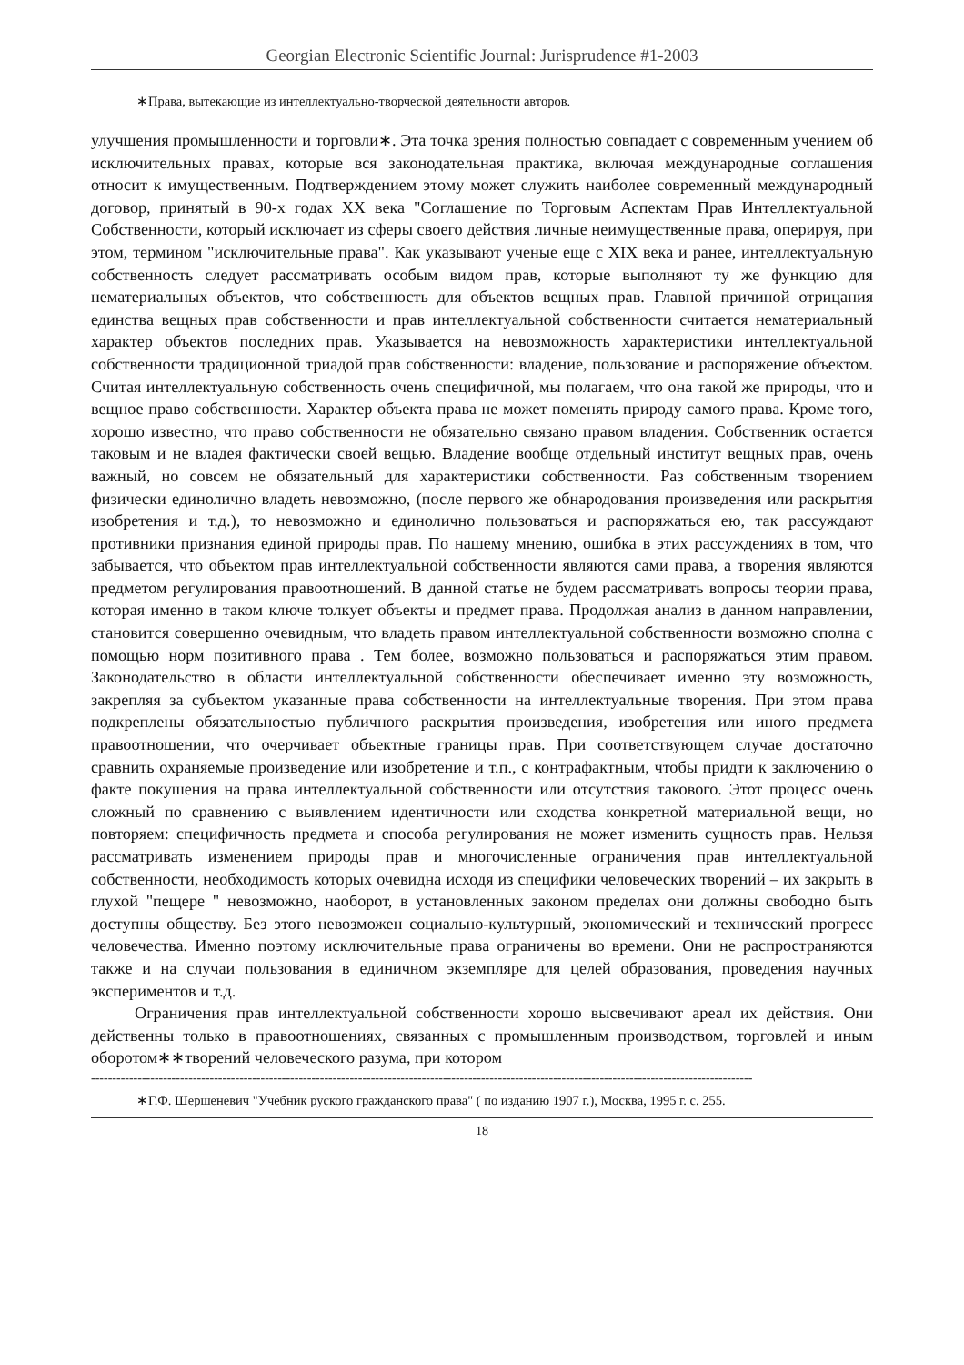Georgian Electronic Scientific Journal: Jurisprudence #1-2003
∗Права, вытекающие из интеллектуально-творческой деятельности авторов.
улучшения промышленности и торговли∗. Эта точка зрения полностью совпадает с современным учением об исключительных правах, которые вся законодательная практика, включая международные соглашения относит к имущественным. Подтверждением этому может служить наиболее современный международный договор, принятый в 90-х годах XX века "Соглашение по Торговым Аспектам Прав Интеллектуальной Собственности, который исключает из сферы своего действия личные неимущественные права, оперируя, при этом, термином "исключительные права". Как указывают ученые еще с XIX века и ранее, интеллектуальную собственность следует рассматривать особым видом прав, которые выполняют ту же функцию для нематериальных объектов, что собственность для объектов вещных прав. Главной причиной отрицания единства вещных прав собственности и прав интеллектуальной собственности считается нематериальный характер объектов последних прав. Указывается на невозможность характеристики интеллектуальной собственности традиционной триадой прав собственности: владение, пользование и распоряжение объектом. Считая интеллектуальную собственность очень специфичной, мы полагаем, что она такой же природы, что и вещное право собственности. Характер объекта права не может поменять природу самого права. Кроме того, хорошо известно, что право собственности не обязательно связано правом владения. Собственник остается таковым и не владея фактически своей вещью. Владение вообще отдельный институт вещных прав, очень важный, но совсем не обязательный для характеристики собственности. Раз собственным творением физически единолично владеть невозможно, (после первого же обнародования произведения или раскрытия изобретения и т.д.), то невозможно и единолично пользоваться и распоряжаться ею, так рассуждают противники признания единой природы прав. По нашему мнению, ошибка в этих рассуждениях в том, что забывается, что объектом прав интеллектуальной собственности являются сами права, а творения являются предметом регулирования правоотношений. В данной статье не будем рассматривать вопросы теории права, которая именно в таком ключе толкует объекты и предмет права. Продолжая анализ в данном направлении, становится совершенно очевидным, что владеть правом интеллектуальной собственности возможно сполна с помощью норм позитивного права . Тем более, возможно пользоваться и распоряжаться этим правом. Законодательство в области интеллектуальной собственности обеспечивает именно эту возможность, закрепляя за субъектом указанные права собственности на интеллектуальные творения. При этом права подкреплены обязательностью публичного раскрытия произведения, изобретения или иного предмета правоотношении, что очерчивает объектные границы прав. При соответствующем случае достаточно сравнить охраняемые произведение или изобретение и т.п., с контрафактным, чтобы придти к заключению о факте покушения на права интеллектуальной собственности или отсутствия такового. Этот процесс очень сложный по сравнению с выявлением идентичности или сходства конкретной материальной вещи, но повторяем: специфичность предмета и способа регулирования не может изменить сущность прав. Нельзя рассматривать изменением природы прав и многочисленные ограничения прав интеллектуальной собственности, необходимость которых очевидна исходя из специфики человеческих творений – их закрыть в глухой "пещере " невозможно, наоборот, в установленных законом пределах они должны свободно быть доступны обществу. Без этого невозможен социально-культурный, экономический и технический прогресс человечества. Именно поэтому исключительные права ограничены во времени. Они не распространяются также и на случаи пользования в единичном экземпляре для целей образования, проведения научных экспериментов и т.д.
Ограничения прав интеллектуальной собственности хорошо высвечивают ареал их действия. Они действенны только в правоотношениях, связанных с промышленным производством, торговлей и иным оборотом∗∗творений человеческого разума, при котором
------------------------------------------------------------------------------------------------------------------------------------------------------------
∗Г.Ф. Шершеневич "Учебник руского гражданского права" ( по изданию 1907 г.), Москва, 1995 г. с. 255.
18